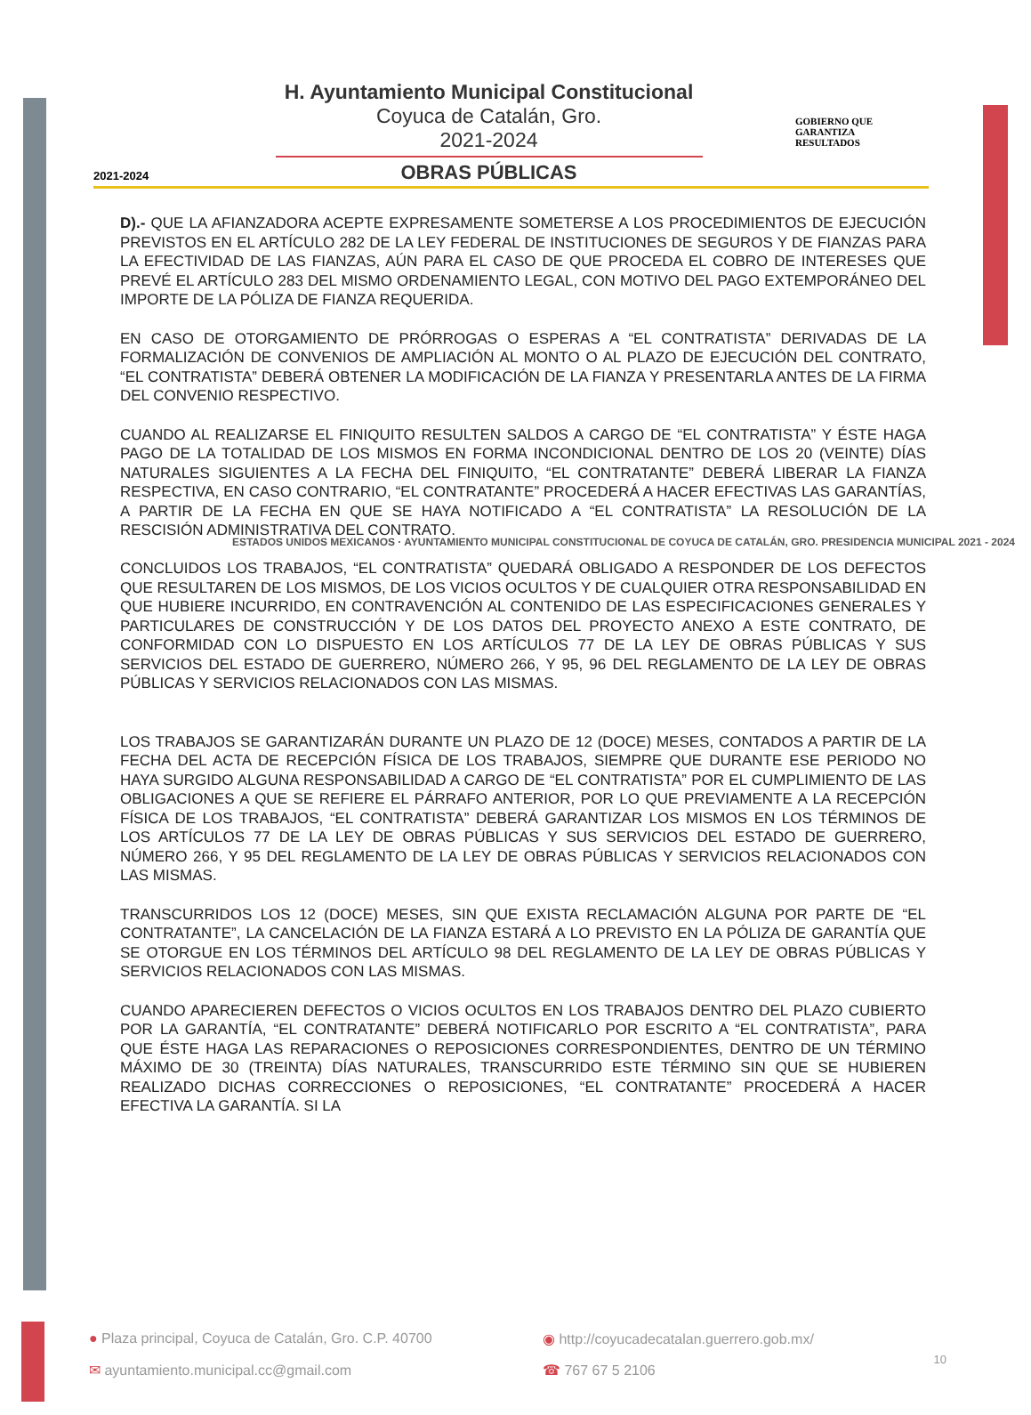2021-2024
H. Ayuntamiento Municipal Constitucional
Coyuca de Catalán, Gro.
2021-2024
OBRAS PÚBLICAS
GOBIERNO QUE
GARANTIZA
RESULTADOS
D).- QUE LA AFIANZADORA ACEPTE EXPRESAMENTE SOMETERSE A LOS PROCEDIMIENTOS DE EJECUCIÓN PREVISTOS EN EL ARTÍCULO 282 DE LA LEY FEDERAL DE INSTITUCIONES DE SEGUROS Y DE FIANZAS PARA LA EFECTIVIDAD DE LAS FIANZAS, AÚN PARA EL CASO DE QUE PROCEDA EL COBRO DE INTERESES QUE PREVÉ EL ARTÍCULO 283 DEL MISMO ORDENAMIENTO LEGAL, CON MOTIVO DEL PAGO EXTEMPORÁNEO DEL IMPORTE DE LA PÓLIZA DE FIANZA REQUERIDA.
EN CASO DE OTORGAMIENTO DE PRÓRROGAS O ESPERAS A “EL CONTRATISTA” DERIVADAS DE LA FORMALIZACIÓN DE CONVENIOS DE AMPLIACIÓN AL MONTO O AL PLAZO DE EJECUCIÓN DEL CONTRATO, “EL CONTRATISTA” DEBERÁ OBTENER LA MODIFICACIÓN DE LA FIANZA Y PRESENTARLA ANTES DE LA FIRMA DEL CONVENIO RESPECTIVO.
CUANDO AL REALIZARSE EL FINIQUITO RESULTEN SALDOS A CARGO DE “EL CONTRATISTA” Y ÉSTE HAGA PAGO DE LA TOTALIDAD DE LOS MISMOS EN FORMA INCONDICIONAL DENTRO DE LOS 20 (VEINTE) DÍAS NATURALES SIGUIENTES A LA FECHA DEL FINIQUITO, “EL CONTRATANTE” DEBERÁ LIBERAR LA FIANZA RESPECTIVA, EN CASO CONTRARIO, “EL CONTRATANTE” PROCEDERÁ A HACER EFECTIVAS LAS GARANTÍAS, A PARTIR DE LA FECHA EN QUE SE HAYA NOTIFICADO A “EL CONTRATISTA” LA RESOLUCIÓN DE LA RESCISIÓN ADMINISTRATIVA DEL CONTRATO.
ESTADOS UNIDOS MEXICANOS · AYUNTAMIENTO MUNICIPAL CONSTITUCIONAL DE COYUCA DE CATALÁN, GRO. PRESIDENCIA MUNICIPAL 2021 - 2024
CONCLUIDOS LOS TRABAJOS, “EL CONTRATISTA” QUEDARÁ OBLIGADO A RESPONDER DE LOS DEFECTOS QUE RESULTAREN DE LOS MISMOS, DE LOS VICIOS OCULTOS Y DE CUALQUIER OTRA RESPONSABILIDAD EN QUE HUBIERE INCURRIDO, EN CONTRAVENCIÓN AL CONTENIDO DE LAS ESPECIFICACIONES GENERALES Y PARTICULARES DE CONSTRUCCIÓN Y DE LOS DATOS DEL PROYECTO ANEXO A ESTE CONTRATO, DE CONFORMIDAD CON LO DISPUESTO EN LOS ARTÍCULOS 77 DE LA LEY DE OBRAS PÚBLICAS Y SUS SERVICIOS DEL ESTADO DE GUERRERO, NÚMERO 266, Y 95, 96 DEL REGLAMENTO DE LA LEY DE OBRAS PÚBLICAS Y SERVICIOS RELACIONADOS CON LAS MISMAS.
LOS TRABAJOS SE GARANTIZARÁN DURANTE UN PLAZO DE 12 (DOCE) MESES, CONTADOS A PARTIR DE LA FECHA DEL ACTA DE RECEPCIÓN FÍSICA DE LOS TRABAJOS, SIEMPRE QUE DURANTE ESE PERIODO NO HAYA SURGIDO ALGUNA RESPONSABILIDAD A CARGO DE “EL CONTRATISTA” POR EL CUMPLIMIENTO DE LAS OBLIGACIONES A QUE SE REFIERE EL PÁRRAFO ANTERIOR, POR LO QUE PREVIAMENTE A LA RECEPCIÓN FÍSICA DE LOS TRABAJOS, “EL CONTRATISTA” DEBERÁ GARANTIZAR LOS MISMOS EN LOS TÉRMINOS DE LOS ARTÍCULOS 77 DE LA LEY DE OBRAS PÚBLICAS Y SUS SERVICIOS DEL ESTADO DE GUERRERO, NÚMERO 266, Y 95 DEL REGLAMENTO DE LA LEY DE OBRAS PÚBLICAS Y SERVICIOS RELACIONADOS CON LAS MISMAS.
TRANSCURRIDOS LOS 12 (DOCE) MESES, SIN QUE EXISTA RECLAMACIÓN ALGUNA POR PARTE DE “EL CONTRATANTE”, LA CANCELACIÓN DE LA FIANZA ESTARÁ A LO PREVISTO EN LA PÓLIZA DE GARANTÍA QUE SE OTORGUE EN LOS TÉRMINOS DEL ARTÍCULO 98 DEL REGLAMENTO DE LA LEY DE OBRAS PÚBLICAS Y SERVICIOS RELACIONADOS CON LAS MISMAS.
CUANDO APARECIEREN DEFECTOS O VICIOS OCULTOS EN LOS TRABAJOS DENTRO DEL PLAZO CUBIERTO POR LA GARANTÍA, “EL CONTRATANTE” DEBERÁ NOTIFICARLO POR ESCRITO A “EL CONTRATISTA”, PARA QUE ÉSTE HAGA LAS REPARACIONES O REPOSICIONES CORRESPONDIENTES, DENTRO DE UN TÉRMINO MÁXIMO DE 30 (TREINTA) DÍAS NATURALES, TRANSCURRIDO ESTE TÉRMINO SIN QUE SE HUBIEREN REALIZADO DICHAS CORRECCIONES O REPOSICIONES, “EL CONTRATANTE” PROCEDERÁ A HACER EFECTIVA LA GARANTÍA. SI LA
● Plaza principal, Coyuca de Catalán, Gro. C.P. 40700
◉ http://coyucadecatalan.guerrero.gob.mx/
✉ ayuntamiento.municipal.cc@gmail.com
☎ 767 67 5 2106
10